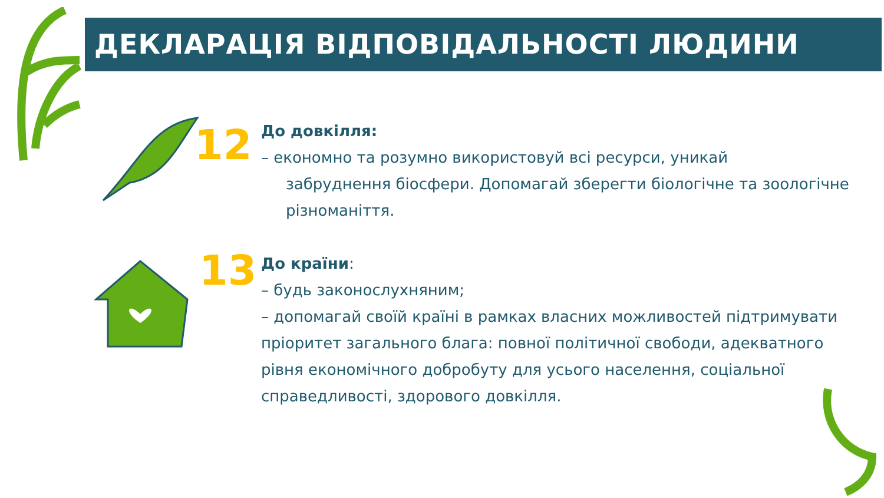ДЕКЛАРАЦІЯ ВІДПОВІДАЛЬНОСТІ ЛЮДИНИ
12
До довкілля:
– економно та розумно використовуй всі ресурси, уникай
забруднення біосфери. Допомагай зберегти біологічне та зоологічне різноманіття.
13
До країни:
– будь законослухняним;
– допомагай своїй країні в рамках власних можливостей підтримувати пріоритет загального блага: повної політичної свободи, адекватного рівня економічного добробуту для усього населення, соціальної справедливості, здорового довкілля.